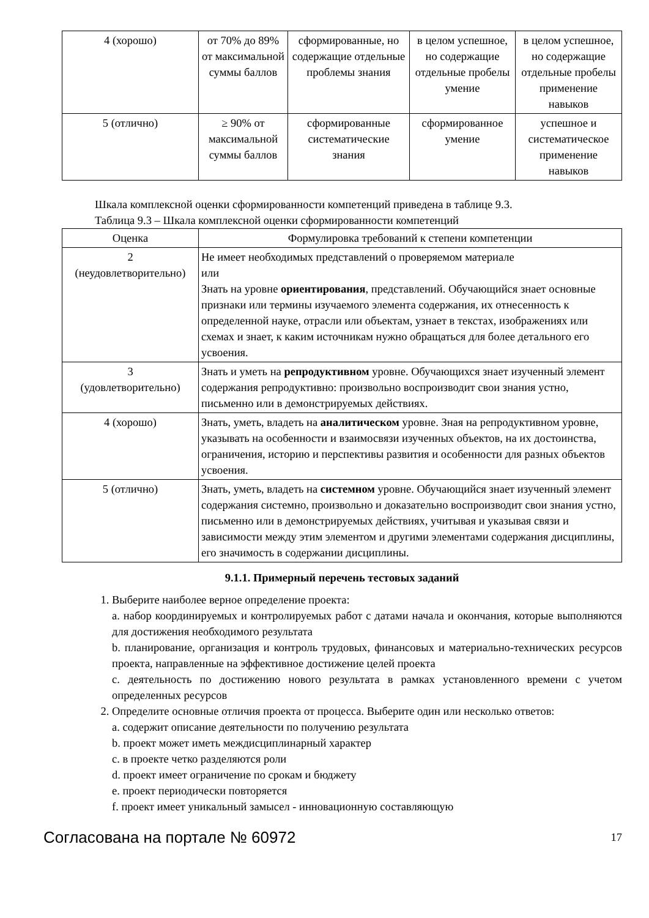| 4 (хорошо) | от 70% до 89% от максимальной суммы баллов | сформированные, но содержащие отдельные проблемы знания | в целом успешное, но содержащие отдельные пробелы умение | в целом успешное, но содержащие отдельные пробелы применение навыков |
| 5 (отлично) | ≥ 90% от максимальной суммы баллов | сформированные систематические знания | сформированное умение | успешное и систематическое применение навыков |
Шкала комплексной оценки сформированности компетенций приведена в таблице 9.3.
Таблица 9.3 – Шкала комплексной оценки сформированности компетенций
| Оценка | Формулировка требований к степени компетенции |
| --- | --- |
| 2 (неудовлетворительно) | Не имеет необходимых представлений о проверяемом материале или Знать на уровне ориентирования , представлений. Обучающийся знает основные признаки или термины изучаемого элемента содержания, их отнесенность к определенной науке, отрасли или объектам, узнает в текстах, изображениях или схемах и знает, к каким источникам нужно обращаться для более детального его усвоения. |
| 3 (удовлетворительно) | Знать и уметь на репродуктивном уровне. Обучающихся знает изученный элемент содержания репродуктивно: произвольно воспроизводит свои знания устно, письменно или в демонстрируемых действиях. |
| 4 (хорошо) | Знать, уметь, владеть на аналитическом уровне. Зная на репродуктивном уровне, указывать на особенности и взаимосвязи изученных объектов, на их достоинства, ограничения, историю и перспективы развития и особенности для разных объектов усвоения. |
| 5 (отлично) | Знать, уметь, владеть на системном уровне. Обучающийся знает изученный элемент содержания системно, произвольно и доказательно воспроизводит свои знания устно, письменно или в демонстрируемых действиях, учитывая и указывая связи и зависимости между этим элементом и другими элементами содержания дисциплины, его значимость в содержании дисциплины. |
9.1.1. Примерный перечень тестовых заданий
1. Выберите наиболее верное определение проекта:
a. набор координируемых и контролируемых работ с датами начала и окончания, которые выполняются для достижения необходимого результата
b. планирование, организация и контроль трудовых, финансовых и материально-технических ресурсов проекта, направленные на эффективное достижение целей проекта
c. деятельность по достижению нового результата в рамках установленного времени с учетом определенных ресурсов
2. Определите основные отличия проекта от процесса. Выберите один или несколько ответов:
a. содержит описание деятельности по получению результата
b. проект может иметь междисциплинарный характер
c. в проекте четко разделяются роли
d. проект имеет ограничение по срокам и бюджету
e. проект периодически повторяется
f. проект имеет уникальный замысел - инновационную составляющую
Согласована на портале № 60972 17